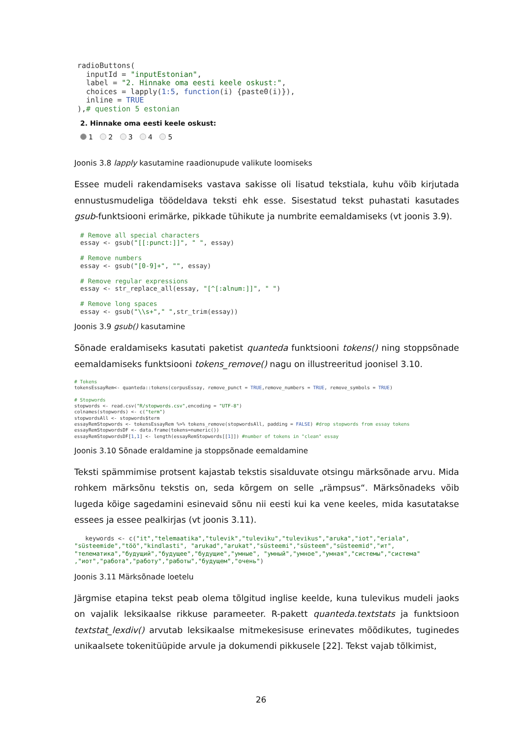radioButtons(
  inputId = "inputEstonian",
  label = "2. Hinnake oma eesti keele oskust:",
  choices = lapply(1:5, function(i) {paste0(i)}),
  inline = TRUE
),# question 5 estonian
2. Hinnake oma eesti keele oskust:
1 2 3 4 5
Joonis 3.8 lapply kasutamine raadionupude valikute loomiseks
Essee mudeli rakendamiseks vastava sakisse oli lisatud tekstiala, kuhu võib kirjutada ennustusmudeliga töödeldava teksti ehk esse. Sisestatud tekst puhastati kasutades gsub-funktsiooni erimärke, pikkade tühikute ja numbrite eemaldamiseks (vt joonis 3.9).
# Remove all special characters
essay <- gsub("[[:punct:]]", " ", essay)

# Remove numbers
essay <- gsub("[0-9]+", "", essay)

# Remove regular expressions
essay <- str_replace_all(essay, "[^[:alnum:]]", " ")

# Remove long spaces
essay <- gsub("\\s+"," ",str_trim(essay))
Joonis 3.9 gsub() kasutamine
Sõnade eraldamiseks kasutati paketist quanteda funktsiooni tokens() ning stoppsõnade eemaldamiseks funktsiooni tokens_remove() nagu on illustreeritud joonisel 3.10.
# Tokens
tokensEssayRem<- quanteda::tokens(corpusEssay, remove_punct = TRUE,remove_numbers = TRUE, remove_symbols = TRUE)

# Stopwords
stopwords <- read.csv("R/stopwords.csv",encoding = "UTF-8")
colnames(stopwords) <- c("term")
stopwordsAll <- stopwords$term
essayRemStopwords <- tokensEssayRem %>% tokens_remove(stopwordsAll, padding = FALSE) #drop stopwords from essay tokens
essayRemStopwordsDF <- data.frame(tokens=numeric())
essayRemStopwordsDF[1,1] <- length(essayRemStopwords[[1]]) #number of tokens in "clean" essay
Joonis 3.10 Sõnade eraldamine ja stoppsõnade eemaldamine
Teksti spämmimise protsent kajastab tekstis sisalduvate otsingu märksõnade arvu. Mida rohkem märksõnu tekstis on, seda kõrgem on selle „rämpsus“. Märksõnadeks võib lugeda kõige sagedamini esinevaid sõnu nii eesti kui ka vene keeles, mida kasutatakse essees ja essee pealkirjas (vt joonis 3.11).
   keywords <- c("it","telemaatika","tulevik","tuleviku","tulevikus","aruka","iot","eriala",
"süsteemide","töö","kindlasti", "arukad","arukat","süsteemi","süsteem","süsteemid","ит",
"телематика","будущий","будущее","будущие","умные", "умный","умное","умная","системы","система"
,"иот","работа","работу","работы","будущем","очень")
Joonis 3.11 Märksõnade loetelu
Järgmise etapina tekst peab olema tõlgitud inglise keelde, kuna tulevikus mudeli jaoks on vajalik leksikaalse rikkuse parameeter. R-pakett quanteda.textstats ja funktsioon textstat_lexdiv() arvutab leksikaalse mitmekesisuse erinevates mõõdikutes, tuginedes unikaalsete tokenitüüpide arvule ja dokumendi pikkusele [22]. Tekst vajab tõlkimist,
26